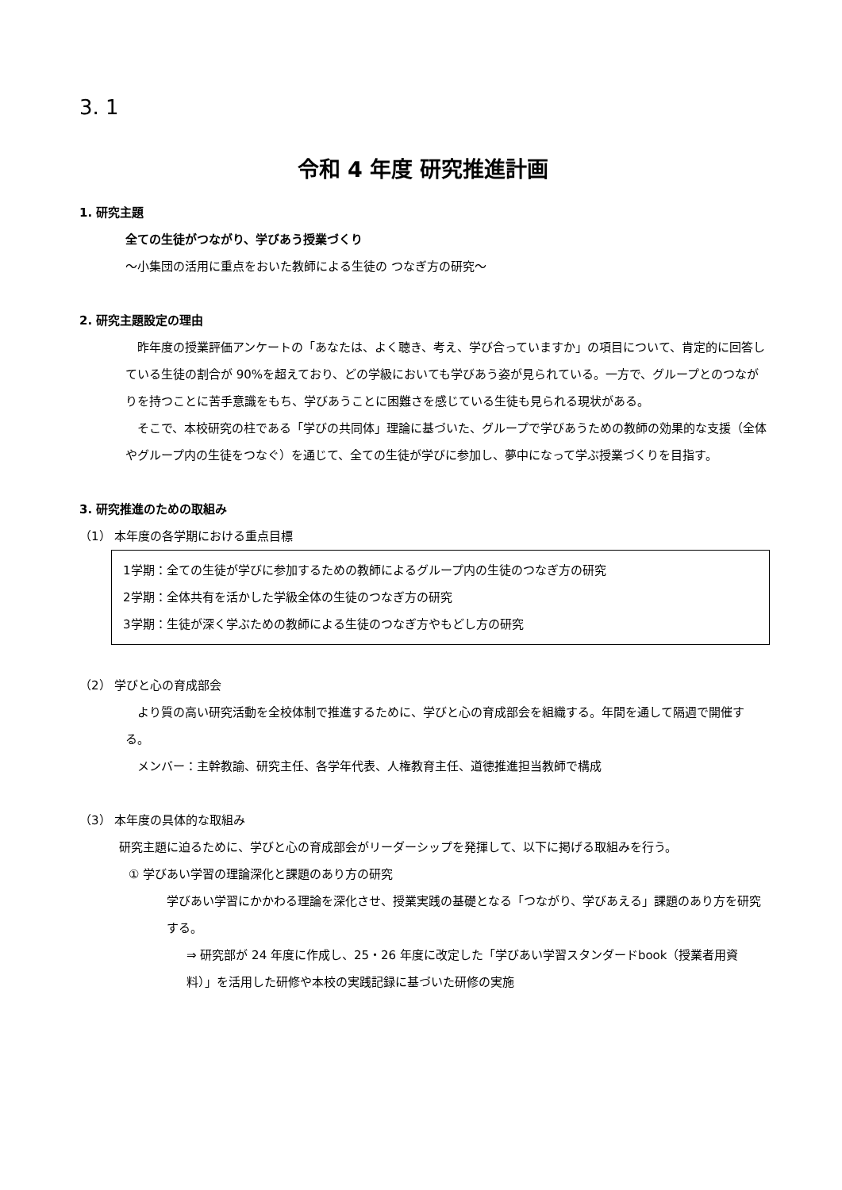3. 1
令和 4 年度 研究推進計画
1. 研究主題
全ての生徒がつながり、学びあう授業づくり
～小集団の活用に重点をおいた教師による生徒の つなぎ方の研究～
2. 研究主題設定の理由
　昨年度の授業評価アンケートの「あなたは、よく聴き、考え、学び合っていますか」の項目について、肯定的に回答している生徒の割合が 90%を超えており、どの学級においても学びあう姿が見られている。一方で、グループとのつながりを持つことに苦手意識をもち、学びあうことに困難さを感じている生徒も見られる現状がある。
　そこで、本校研究の柱である「学びの共同体」理論に基づいた、グループで学びあうための教師の効果的な支援（全体やグループ内の生徒をつなぐ）を通じて、全ての生徒が学びに参加し、夢中になって学ぶ授業づくりを目指す。
3. 研究推進のための取組み
（1） 本年度の各学期における重点目標
1学期：全ての生徒が学びに参加するための教師によるグループ内の生徒のつなぎ方の研究
2学期：全体共有を活かした学級全体の生徒のつなぎ方の研究
3学期：生徒が深く学ぶための教師による生徒のつなぎ方やもどし方の研究
（2） 学びと心の育成部会
　より質の高い研究活動を全校体制で推進するために、学びと心の育成部会を組織する。年間を通して隔週で開催する。
　メンバー：主幹教諭、研究主任、各学年代表、人権教育主任、道徳推進担当教師で構成
（3） 本年度の具体的な取組み
研究主題に迫るために、学びと心の育成部会がリーダーシップを発揮して、以下に掲げる取組みを行う。
① 学びあい学習の理論深化と課題のあり方の研究
学びあい学習にかかわる理論を深化させ、授業実践の基礎となる「つながり、学びあえる」課題のあり方を研究する。
⇒ 研究部が 24 年度に作成し、25・26 年度に改定した「学びあい学習スタンダードbook（授業者用資料）」を活用した研修や本校の実践記録に基づいた研修の実施